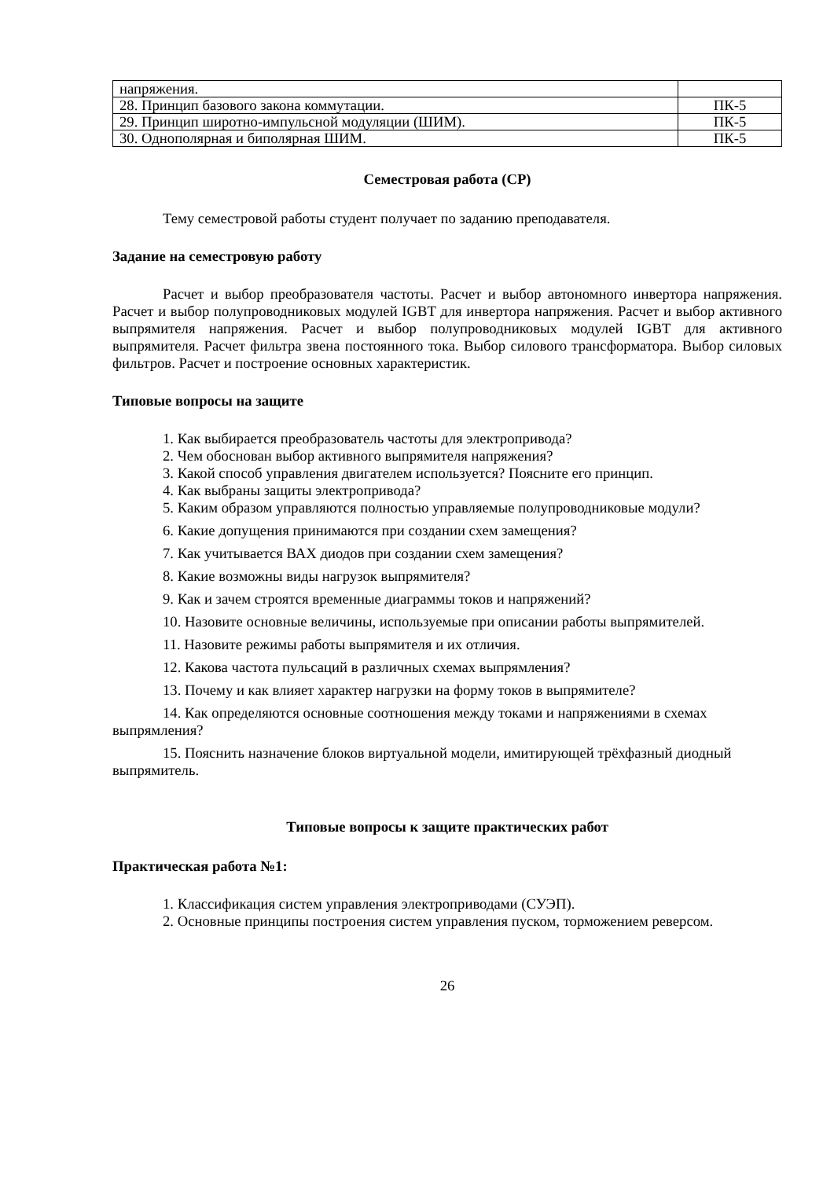| напряжения. | |
| 28. Принцип базового закона коммутации. | ПК-5 |
| 29. Принцип широтно-импульсной модуляции (ШИМ). | ПК-5 |
| 30. Однополярная и биполярная ШИМ. | ПК-5 |
Семестровая работа (СР)
Тему семестровой работы студент получает по заданию преподавателя.
Задание на семестровую работу
Расчет и выбор преобразователя частоты. Расчет и выбор автономного инвертора напряжения. Расчет и выбор полупроводниковых модулей IGBT для инвертора напряжения. Расчет и выбор активного выпрямителя напряжения. Расчет и выбор полупроводниковых модулей IGBT для активного выпрямителя. Расчет фильтра звена постоянного тока. Выбор силового трансформатора. Выбор силовых фильтров. Расчет и построение основных характеристик.
Типовые вопросы на защите
1. Как выбирается преобразователь частоты для электропривода?
2. Чем обоснован выбор активного выпрямителя напряжения?
3. Какой способ управления двигателем используется? Поясните его принцип.
4. Как выбраны защиты электропривода?
5. Каким образом управляются полностью управляемые полупроводниковые модули?
6. Какие допущения принимаются при создании схем замещения?
7. Как учитывается ВАХ диодов при создании схем замещения?
8. Какие возможны виды нагрузок выпрямителя?
9. Как и зачем строятся временные диаграммы токов и напряжений?
10. Назовите основные величины, используемые при описании работы выпрямителей.
11. Назовите режимы работы выпрямителя и их отличия.
12. Какова частота пульсаций в различных схемах выпрямления?
13. Почему и как влияет характер нагрузки на форму токов в выпрямителе?
14. Как определяются основные соотношения между токами и напряжениями в схемах выпрямления?
15. Пояснить назначение блоков виртуальной модели, имитирующей трёхфазный диодный выпрямитель.
Типовые вопросы к защите практических работ
Практическая работа №1:
1. Классификация систем управления электроприводами (СУЭП).
2. Основные принципы построения систем управления пуском, торможением реверсом.
26